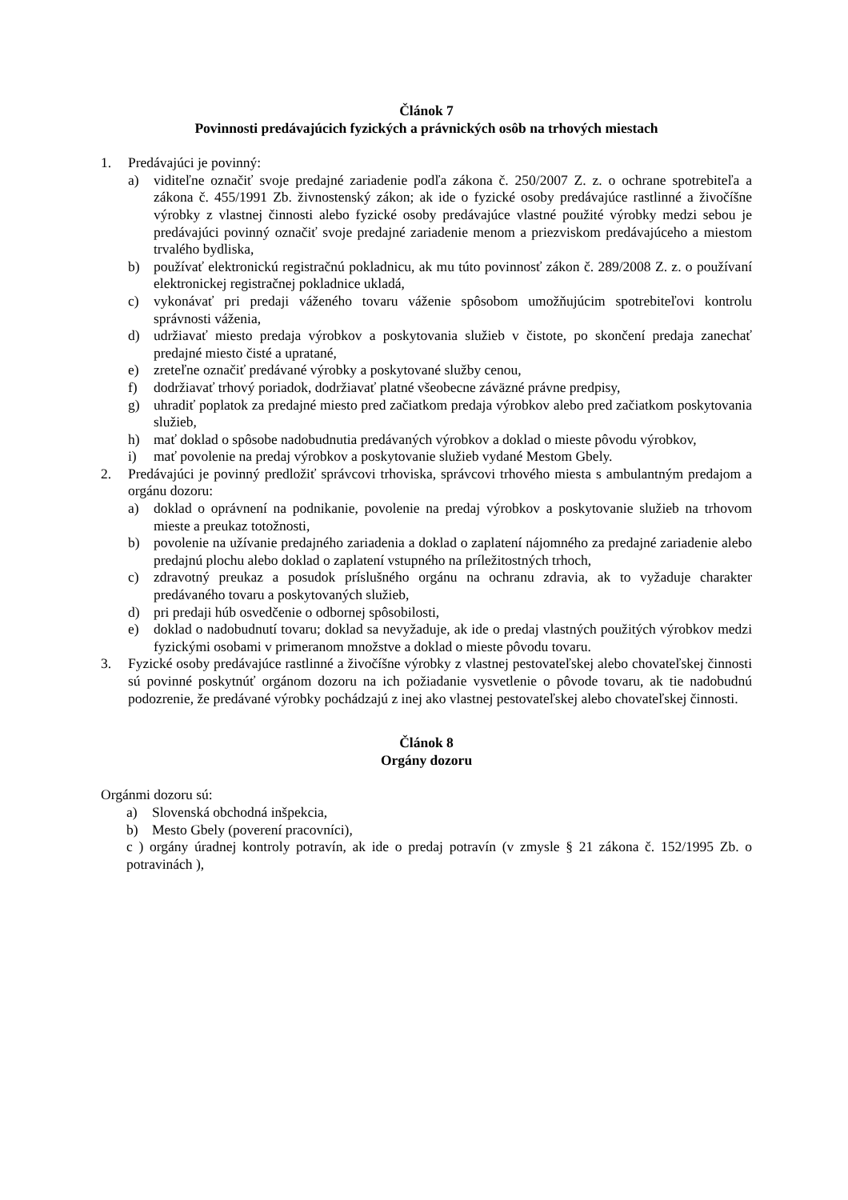Článok 7
Povinnosti predávajúcich fyzických a právnických osôb na trhových miestach
1. Predávajúci je povinný:
a) viditeľne označiť svoje predajné zariadenie podľa zákona č. 250/2007 Z. z. o ochrane spotrebiteľa a zákona č. 455/1991 Zb. živnostenský zákon; ak ide o fyzické osoby predávajúce rastlinné a živočíšne výrobky z vlastnej činnosti alebo fyzické osoby predávajúce vlastné použité výrobky medzi sebou je predávajúci povinný označiť svoje predajné zariadenie menom a priezviskom predávajúceho a miestom trvalého bydliska,
b) používať elektronickú registračnú pokladnicu, ak mu túto povinnosť zákon č. 289/2008 Z. z. o používaní elektronickej registračnej pokladnice ukladá,
c) vykonávať pri predaji váženého tovaru váženie spôsobom umožňujúcim spotrebiteľovi kontrolu správnosti váženia,
d) udržiavať miesto predaja výrobkov a poskytovania služieb v čistote, po skončení predaja zanechať predajné miesto čisté a upratané,
e) zreteľne označiť predávané výrobky a poskytované služby cenou,
f) dodržiavať trhový poriadok, dodržiavať platné všeobecne záväzné právne predpisy,
g) uhradiť poplatok za predajné miesto pred začiatkom predaja výrobkov alebo pred začiatkom poskytovania služieb,
h) mať doklad o spôsobe nadobudnutia predávaných výrobkov a doklad o mieste pôvodu výrobkov,
i) mať povolenie na predaj výrobkov a poskytovanie služieb vydané Mestom Gbely.
2. Predávajúci je povinný predložiť správcovi trhoviska, správcovi trhového miesta s ambulantným predajom a orgánu dozoru:
a) doklad o oprávnení na podnikanie, povolenie na predaj výrobkov a poskytovanie služieb na trhovom mieste a preukaz totožnosti,
b) povolenie na užívanie predajného zariadenia a doklad o zaplatení nájomného za predajné zariadenie alebo predajnú plochu alebo doklad o zaplatení vstupného na príležitostných trhoch,
c) zdravotný preukaz a posudok príslušného orgánu na ochranu zdravia, ak to vyžaduje charakter predávaného tovaru a poskytovaných služieb,
d) pri predaji húb osvedčenie o odbornej spôsobilosti,
e) doklad o nadobudnutí tovaru; doklad sa nevyžaduje, ak ide o predaj vlastných použitých výrobkov medzi fyzickými osobami v primeranom množstve a doklad o mieste pôvodu tovaru.
3. Fyzické osoby predávajúce rastlinné a živočíšne výrobky z vlastnej pestovateľskej alebo chovateľskej činnosti sú povinné poskytnúť orgánom dozoru na ich požiadanie vysvetlenie o pôvode tovaru, ak tie nadobudnú podozrenie, že predávané výrobky pochádzajú z inej ako vlastnej pestovateľskej alebo chovateľskej činnosti.
Článok 8
Orgány dozoru
Orgánmi dozoru sú:
a) Slovenská obchodná inšpekcia,
b) Mesto Gbely (poverení pracovníci),
c ) orgány úradnej kontroly potravín, ak ide o predaj potravín (v zmysle § 21 zákona č. 152/1995 Zb. o potravinách ),